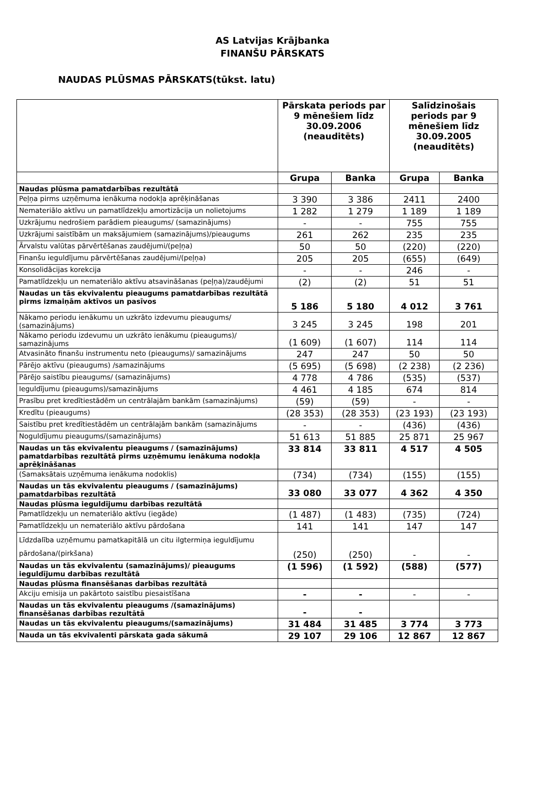AS Latvijas Krājbanka
FINANŠU PĀRSKATS
NAUDAS PLŪSMAS PĀRSKATS(tūkst. latu)
| | Pārskata periods par 9 mēnešiem līdz 30.09.2006 (neauditēts) | | Salīdzinošais periods par 9 mēnešiem līdz 30.09.2005 (neauditēts) | |
| --- | --- | --- | --- | --- |
| | Grupa | Banka | Grupa | Banka |
| Naudas plūsma pamatdarbības rezultātā | | | | |
| Peļņa pirms uzņēmuma ienākuma nodokļa aprēķināšanas | 3 390 | 3 386 | 2411 | 2400 |
| Nemateriālo aktīvu un pamatlīdzekļu amortizācija un nolietojums | 1 282 | 1 279 | 1 189 | 1 189 |
| Uzkrājumu nedrošiem parādiem pieaugums/ (samazinājums) | - | - | 755 | 755 |
| Uzkrājumi saistībām un maksājumiem (samazinājums)/pieaugums | 261 | 262 | 235 | 235 |
| Ārvalstu valūtas pārvērtēšanas zaudējumi/(peļņa) | 50 | 50 | (220) | (220) |
| Finanšu ieguldījumu pārvērtēšanas zaudējumi/(peļņa) | 205 | 205 | (655) | (649) |
| Konsolidācijas korekcija | - | - | 246 | - |
| Pamatlīdzekļu un nemateriālo aktīvu atsavināšanas (peļņa)/zaudējumi | (2) | (2) | 51 | 51 |
| Naudas un tās ekvivalentu pieaugums pamatdarbības rezultātā pirms izmaiņām aktīvos un pasīvos | 5 186 | 5 180 | 4 012 | 3 761 |
| Nākamo periodu ienākumu un uzkrāto izdevumu pieaugums/ (samazinājums) | 3 245 | 3 245 | 198 | 201 |
| Nākamo periodu izdevumu un uzkrāto ienākumu (pieaugums)/ samazinājums | (1 609) | (1 607) | 114 | 114 |
| Atvasināto finanšu instrumentu neto (pieaugums)/ samazinājums | 247 | 247 | 50 | 50 |
| Pārējo aktīvu (pieaugums) /samazinājums | (5 695) | (5 698) | (2 238) | (2 236) |
| Pārējo saistību pieaugums/ (samazinājums) | 4 778 | 4 786 | (535) | (537) |
| Ieguldījumu (pieaugums)/samazinājums | 4 461 | 4 185 | 674 | 814 |
| Prasību pret kredītiestādēm un centrālajām bankām (samazinājums) | (59) | (59) | - | - |
| Kredītu (pieaugums) | (28 353) | (28 353) | (23 193) | (23 193) |
| Saistību pret kredītiestādēm un centrālajām bankām (samazinājums | - | - | (436) | (436) |
| Noguldījumu pieaugums/(samazinājums) | 51 613 | 51 885 | 25 871 | 25 967 |
| Naudas un tās ekvivalentu pieaugums / (samazinājums) pamatdarbības rezultātā pirms uzņēmumu ienākuma nodokļa aprēķināšanas | 33 814 | 33 811 | 4 517 | 4 505 |
| (Samaksātais uzņēmuma ienākuma nodoklis) | (734) | (734) | (155) | (155) |
| Naudas un tās ekvivalentu pieaugums / (samazinājums) pamatdarbības rezultātā | 33 080 | 33 077 | 4 362 | 4 350 |
| Naudas plūsma ieguldījumu darbības rezultātā | | | | |
| Pamatlīdzekļu un nemateriālo aktīvu (iegāde) | (1 487) | (1 483) | (735) | (724) |
| Pamatlīdzekļu un nemateriālo aktīvu pārdošana | 141 | 141 | 147 | 147 |
| Līdzdalība uzņēmumu pamatkapitālā un citu ilgtermiņa ieguldījumu pārdošana/(pirkšana) | (250) | (250) | - | - |
| Naudas un tās ekvivalentu (samazinājums)/ pieaugums ieguldījumu darbības rezultātā | (1 596) | (1 592) | (588) | (577) |
| Naudas plūsma finansēšanas darbības rezultātā | | | | |
| Akciju emisija un pakārtoto saistību piesaistīšana | - | - | - | - |
| Naudas un tās ekvivalentu pieaugums /(samazinājums) finansēšanas darbības rezultātā | - | - | | |
| Naudas un tās ekvivalentu pieaugums/(samazinājums) | 31 484 | 31 485 | 3 774 | 3 773 |
| Nauda un tās ekvivalenti pārskata gada sākumā | 29 107 | 29 106 | 12 867 | 12 867 |